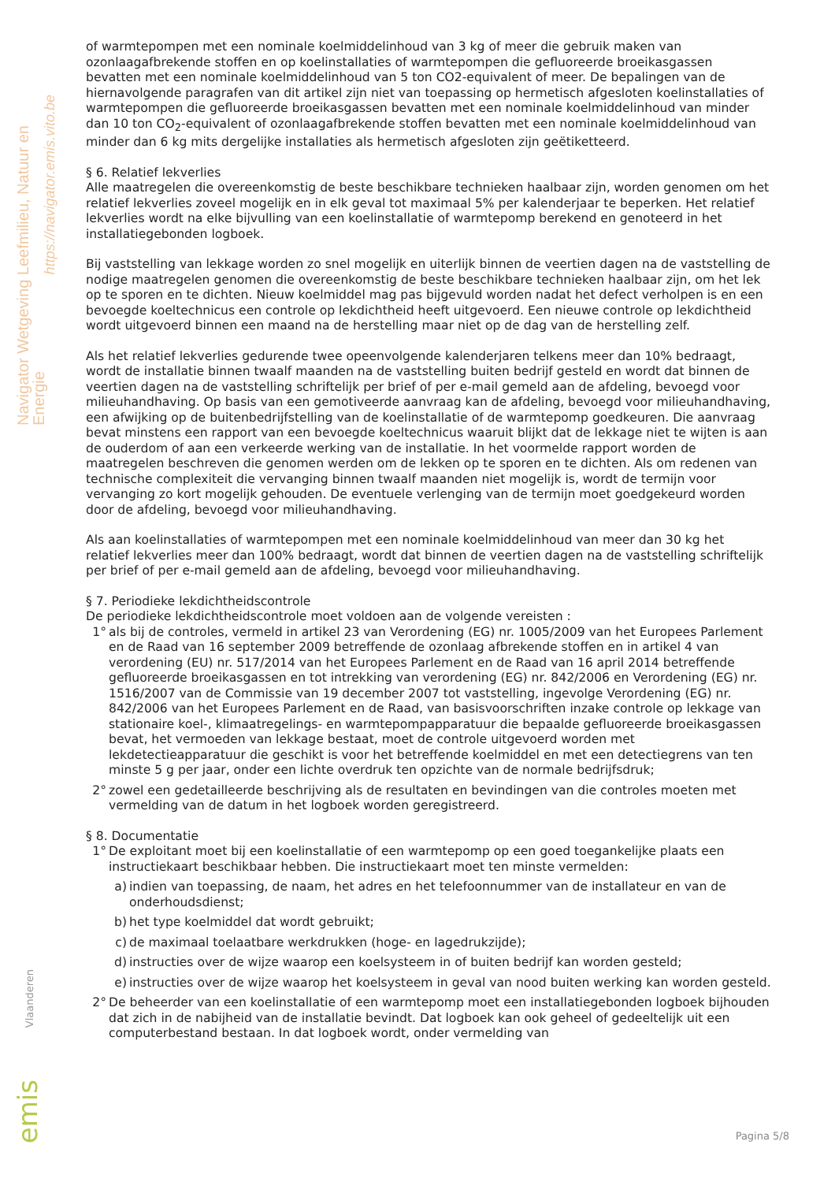Navigator Wetgeving Leefmilieu, Natuur en Energie
https://navigator.emis.vito.be
of warmtepompen met een nominale koelmiddelinhoud van 3 kg of meer die gebruik maken van ozonlaagafbrekende stoffen en op koelinstallaties of warmtepompen die gefluoreerde broeikasgassen bevatten met een nominale koelmiddelinhoud van 5 ton CO2-equivalent of meer. De bepalingen van de hiernavolgende paragrafen van dit artikel zijn niet van toepassing op hermetisch afgesloten koelinstallaties of warmtepompen die gefluoreerde broeikasgassen bevatten met een nominale koelmiddelinhoud van minder dan 10 ton CO<sub>2</sub>-equivalent of ozonlaagafbrekende stoffen bevatten met een nominale koelmiddelinhoud van minder dan 6 kg mits dergelijke installaties als hermetisch afgesloten zijn geëtiketteerd.
§ 6. Relatief lekverlies
Alle maatregelen die overeenkomstig de beste beschikbare technieken haalbaar zijn, worden genomen om het relatief lekverlies zoveel mogelijk en in elk geval tot maximaal 5% per kalenderjaar te beperken. Het relatief lekverlies wordt na elke bijvulling van een koelinstallatie of warmtepomp berekend en genoteerd in het installatiegebonden logboek.
Bij vaststelling van lekkage worden zo snel mogelijk en uiterlijk binnen de veertien dagen na de vaststelling de nodige maatregelen genomen die overeenkomstig de beste beschikbare technieken haalbaar zijn, om het lek op te sporen en te dichten. Nieuw koelmiddel mag pas bijgevuld worden nadat het defect verholpen is en een bevoegde koeltechnicus een controle op lekdichtheid heeft uitgevoerd. Een nieuwe controle op lekdichtheid wordt uitgevoerd binnen een maand na de herstelling maar niet op de dag van de herstelling zelf.
Als het relatief lekverlies gedurende twee opeenvolgende kalenderjaren telkens meer dan 10% bedraagt, wordt de installatie binnen twaalf maanden na de vaststelling buiten bedrijf gesteld en wordt dat binnen de veertien dagen na de vaststelling schriftelijk per brief of per e-mail gemeld aan de afdeling, bevoegd voor milieuhandhaving. Op basis van een gemotiveerde aanvraag kan de afdeling, bevoegd voor milieuhandhaving, een afwijking op de buitenbedrijfstelling van de koelinstallatie of de warmtepomp goedkeuren. Die aanvraag bevat minstens een rapport van een bevoegde koeltechnicus waaruit blijkt dat de lekkage niet te wijten is aan de ouderdom of aan een verkeerde werking van de installatie. In het voormelde rapport worden de maatregelen beschreven die genomen werden om de lekken op te sporen en te dichten. Als om redenen van technische complexiteit die vervanging binnen twaalf maanden niet mogelijk is, wordt de termijn voor vervanging zo kort mogelijk gehouden. De eventuele verlenging van de termijn moet goedgekeurd worden door de afdeling, bevoegd voor milieuhandhaving.
Als aan koelinstallaties of warmtepompen met een nominale koelmiddelinhoud van meer dan 30 kg het relatief lekverlies meer dan 100% bedraagt, wordt dat binnen de veertien dagen na de vaststelling schriftelijk per brief of per e-mail gemeld aan de afdeling, bevoegd voor milieuhandhaving.
§ 7. Periodieke lekdichtheidscontrole
De periodieke lekdichtheidscontrole moet voldoen aan de volgende vereisten :
1° als bij de controles, vermeld in artikel 23 van Verordening (EG) nr. 1005/2009 van het Europees Parlement en de Raad van 16 september 2009 betreffende de ozonlaag afbrekende stoffen en in artikel 4 van verordening (EU) nr. 517/2014 van het Europees Parlement en de Raad van 16 april 2014 betreffende gefluoreerde broeikasgassen en tot intrekking van verordening (EG) nr. 842/2006 en Verordening (EG) nr. 1516/2007 van de Commissie van 19 december 2007 tot vaststelling, ingevolge Verordening (EG) nr. 842/2006 van het Europees Parlement en de Raad, van basisvoorschriften inzake controle op lekkage van stationaire koel-, klimaatregelings- en warmtepompapparatuur die bepaalde gefluoreerde broeikasgassen bevat, het vermoeden van lekkage bestaat, moet de controle uitgevoerd worden met lekdetectieapparatuur die geschikt is voor het betreffende koelmiddel en met een detectiegrens van ten minste 5 g per jaar, onder een lichte overdruk ten opzichte van de normale bedrijfsdruk;
2° zowel een gedetailleerde beschrijving als de resultaten en bevindingen van die controles moeten met vermelding van de datum in het logboek worden geregistreerd.
§ 8. Documentatie
1° De exploitant moet bij een koelinstallatie of een warmtepomp op een goed toegankelijke plaats een instructiekaart beschikbaar hebben. Die instructiekaart moet ten minste vermelden:
a) indien van toepassing, de naam, het adres en het telefoonnummer van de installateur en van de onderhoudsdienst;
b) het type koelmiddel dat wordt gebruikt;
c) de maximaal toelaatbare werkdrukken (hoge- en lagedrukzijde);
d) instructies over de wijze waarop een koelsysteem in of buiten bedrijf kan worden gesteld;
e) instructies over de wijze waarop het koelsysteem in geval van nood buiten werking kan worden gesteld.
2° De beheerder van een koelinstallatie of een warmtepomp moet een installatiegebonden logboek bijhouden dat zich in de nabijheid van de installatie bevindt. Dat logboek kan ook geheel of gedeeltelijk uit een computerbestand bestaan. In dat logboek wordt, onder vermelding van
Vlaanderen
emis
Pagina 5/8